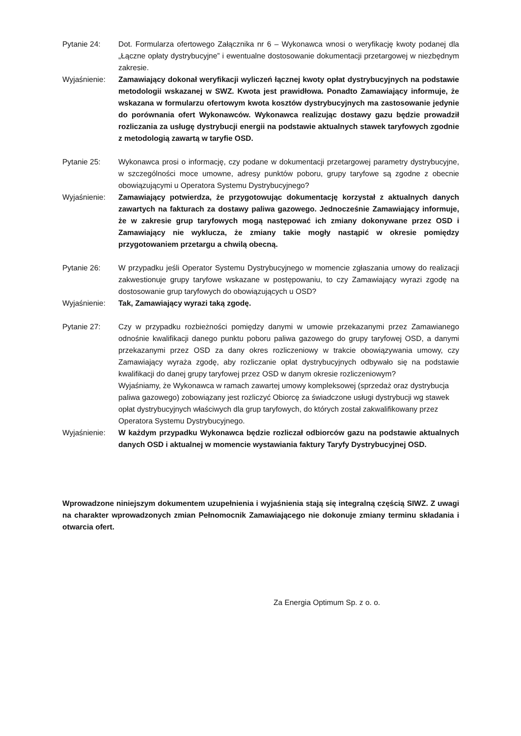Pytanie 24: Dot. Formularza ofertowego Załącznika nr 6 – Wykonawca wnosi o weryfikację kwoty podanej dla „Łączne opłaty dystrybucyjne” i ewentualne dostosowanie dokumentacji przetargowej w niezbędnym zakresie.
Wyjaśnienie: Zamawiający dokonał weryfikacji wyliczeń łącznej kwoty opłat dystrybucyjnych na podstawie metodologii wskazanej w SWZ. Kwota jest prawidłowa. Ponadto Zamawiający informuje, że wskazana w formularzu ofertowym kwota kosztów dystrybucyjnych ma zastosowanie jedynie do porównania ofert Wykonawców. Wykonawca realizując dostawy gazu będzie prowadził rozliczania za usługę dystrybucji energii na podstawie aktualnych stawek taryfowych zgodnie z metodologią zawartą w taryfie OSD.
Pytanie 25: Wykonawca prosi o informację, czy podane w dokumentacji przetargowej parametry dystrybucyjne, w szczególności moce umowne, adresy punktów poboru, grupy taryfowe są zgodne z obecnie obowiązującymi u Operatora Systemu Dystrybucyjnego?
Wyjaśnienie: Zamawiający potwierdza, że przygotowując dokumentację korzystał z aktualnych danych zawartych na fakturach za dostawy paliwa gazowego. Jednocześnie Zamawiający informuje, że w zakresie grup taryfowych mogą następować ich zmiany dokonywane przez OSD i Zamawiający nie wyklucza, że zmiany takie mogły nastąpić w okresie pomiędzy przygotowaniem przetargu a chwilą obecną.
Pytanie 26: W przypadku jeśli Operator Systemu Dystrybucyjnego w momencie zgłaszania umowy do realizacji zakwestionuje grupy taryfowe wskazane w postępowaniu, to czy Zamawiający wyrazi zgodę na dostosowanie grup taryfowych do obowiązujących u OSD?
Wyjaśnienie: Tak, Zamawiający wyrazi taką zgodę.
Pytanie 27: Czy w przypadku rozbieżności pomiędzy danymi w umowie przekazanymi przez Zamawianego odnośnie kwalifikacji danego punktu poboru paliwa gazowego do grupy taryfowej OSD, a danymi przekazanymi przez OSD za dany okres rozliczeniowy w trakcie obowiązywania umowy, czy Zamawiający wyraża zgodę, aby rozliczanie opłat dystrybucyjnych odbywało się na podstawie kwalifikacji do danej grupy taryfowej przez OSD w danym okresie rozliczeniowym?
Wyjaśniamy, że Wykonawca w ramach zawartej umowy kompleksowej (sprzedaż oraz dystrybucja paliwa gazowego) zobowiązany jest rozliczyć Obiorcę za świadczone usługi dystrybucji wg stawek opłat dystrybucyjnych właściwych dla grup taryfowych, do których został zakwalifikowany przez Operatora Systemu Dystrybucyjnego.
Wyjaśnienie: W każdym przypadku Wykonawca będzie rozliczał odbiorców gazu na podstawie aktualnych danych OSD i aktualnej w momencie wystawiania faktury Taryfy Dystrybucyjnej OSD.
Wprowadzone niniejszym dokumentem uzupełnienia i wyjaśnienia stają się integralną częścią SIWZ. Z uwagi na charakter wprowadzonych zmian Pełnomocnik Zamawiającego nie dokonuje zmiany terminu składania i otwarcia ofert.
Za Energia Optimum Sp. z o. o.